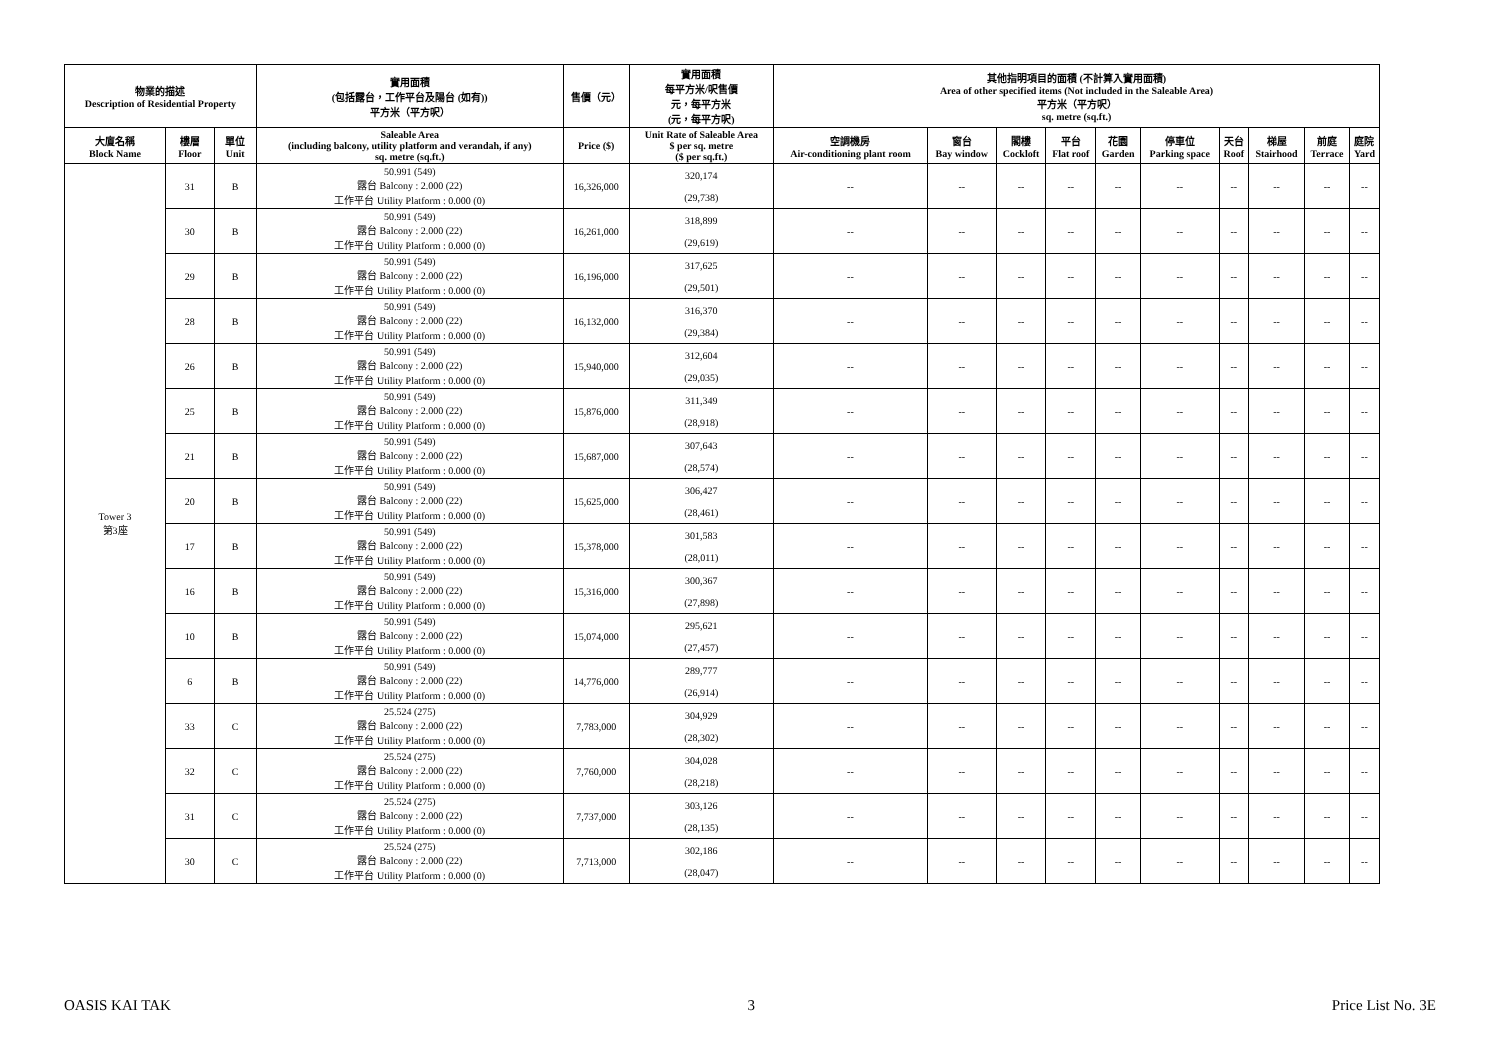| 物業的描述 Description of Residential Property | | | 實用面積 (包括露台，工作平台及陽台 (如有)) 平方米（平方呎） | 售價（元） | 實用面積 每平方米/呎售價 元，每平方米 (元，每平方呎) | 其他指明項目的面積 (不計算入實用面積) Area of other specified items (Not included in the Saleable Area) 平方米（平方呎） sq. metre (sq.ft.) | | | | | | | | | |
| --- | --- | --- | --- | --- | --- | --- | --- | --- | --- | --- | --- | --- | --- | --- | --- |
| 大廈名稱 Block Name | 樓層 Floor | 單位 Unit | Saleable Area (including balcony, utility platform and verandah, if any) sq. metre (sq.ft.) | Price ($) | Unit Rate of Saleable Area $ per sq. metre ($ per sq.ft.) | 空調機房 Air-conditioning plant room | 窗台 Bay window | 閣樓 Cockloft | 平台 Flat roof | 花園 Garden | 停車位 Parking space | 天台 Roof | 梯屋 Stairhood | 前庭 Terrace | 庭院 Yard |
| Tower 3 第3座 | 31 | B | 50.991 (549) 露台 Balcony : 2.000 (22) 工作平台 Utility Platform : 0.000 (0) | 16,326,000 | 320,174 (29,738) | -- | -- | -- | -- | -- | -- | -- | -- | -- | -- |
| | 30 | B | 50.991 (549) 露台 Balcony : 2.000 (22) 工作平台 Utility Platform : 0.000 (0) | 16,261,000 | 318,899 (29,619) | -- | -- | -- | -- | -- | -- | -- | -- | -- | -- |
| | 29 | B | 50.991 (549) 露台 Balcony : 2.000 (22) 工作平台 Utility Platform : 0.000 (0) | 16,196,000 | 317,625 (29,501) | -- | -- | -- | -- | -- | -- | -- | -- | -- | -- |
| | 28 | B | 50.991 (549) 露台 Balcony : 2.000 (22) 工作平台 Utility Platform : 0.000 (0) | 16,132,000 | 316,370 (29,384) | -- | -- | -- | -- | -- | -- | -- | -- | -- | -- |
| | 26 | B | 50.991 (549) 露台 Balcony : 2.000 (22) 工作平台 Utility Platform : 0.000 (0) | 15,940,000 | 312,604 (29,035) | -- | -- | -- | -- | -- | -- | -- | -- | -- | -- |
| | 25 | B | 50.991 (549) 露台 Balcony : 2.000 (22) 工作平台 Utility Platform : 0.000 (0) | 15,876,000 | 311,349 (28,918) | -- | -- | -- | -- | -- | -- | -- | -- | -- | -- |
| | 21 | B | 50.991 (549) 露台 Balcony : 2.000 (22) 工作平台 Utility Platform : 0.000 (0) | 15,687,000 | 307,643 (28,574) | -- | -- | -- | -- | -- | -- | -- | -- | -- | -- |
| | 20 | B | 50.991 (549) 露台 Balcony : 2.000 (22) 工作平台 Utility Platform : 0.000 (0) | 15,625,000 | 306,427 (28,461) | -- | -- | -- | -- | -- | -- | -- | -- | -- | -- |
| | 17 | B | 50.991 (549) 露台 Balcony : 2.000 (22) 工作平台 Utility Platform : 0.000 (0) | 15,378,000 | 301,583 (28,011) | -- | -- | -- | -- | -- | -- | -- | -- | -- | -- |
| | 16 | B | 50.991 (549) 露台 Balcony : 2.000 (22) 工作平台 Utility Platform : 0.000 (0) | 15,316,000 | 300,367 (27,898) | -- | -- | -- | -- | -- | -- | -- | -- | -- | -- |
| | 10 | B | 50.991 (549) 露台 Balcony : 2.000 (22) 工作平台 Utility Platform : 0.000 (0) | 15,074,000 | 295,621 (27,457) | -- | -- | -- | -- | -- | -- | -- | -- | -- | -- |
| | 6 | B | 50.991 (549) 露台 Balcony : 2.000 (22) 工作平台 Utility Platform : 0.000 (0) | 14,776,000 | 289,777 (26,914) | -- | -- | -- | -- | -- | -- | -- | -- | -- | -- |
| | 33 | C | 25.524 (275) 露台 Balcony : 2.000 (22) 工作平台 Utility Platform : 0.000 (0) | 7,783,000 | 304,929 (28,302) | -- | -- | -- | -- | -- | -- | -- | -- | -- | -- |
| | 32 | C | 25.524 (275) 露台 Balcony : 2.000 (22) 工作平台 Utility Platform : 0.000 (0) | 7,760,000 | 304,028 (28,218) | -- | -- | -- | -- | -- | -- | -- | -- | -- | -- |
| | 31 | C | 25.524 (275) 露台 Balcony : 2.000 (22) 工作平台 Utility Platform : 0.000 (0) | 7,737,000 | 303,126 (28,135) | -- | -- | -- | -- | -- | -- | -- | -- | -- | -- |
| | 30 | C | 25.524 (275) 露台 Balcony : 2.000 (22) 工作平台 Utility Platform : 0.000 (0) | 7,713,000 | 302,186 (28,047) | -- | -- | -- | -- | -- | -- | -- | -- | -- | -- |
OASIS KAI TAK 3 Price List No. 3E